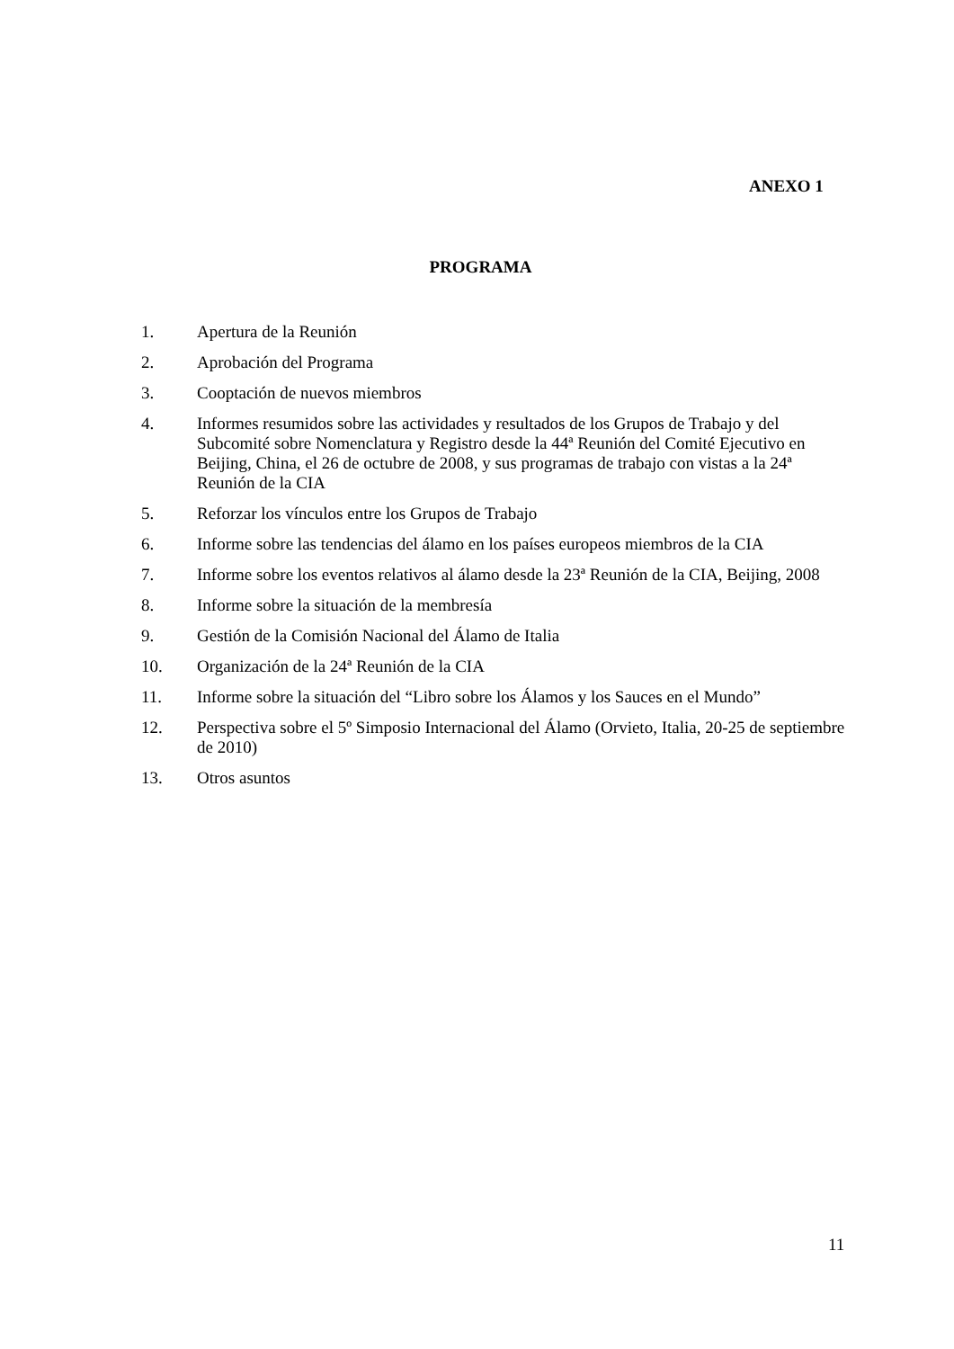ANEXO 1
PROGRAMA
1. Apertura de la Reunión
2. Aprobación del Programa
3. Cooptación de nuevos miembros
4. Informes resumidos sobre las actividades y resultados de los Grupos de Trabajo y del Subcomité sobre Nomenclatura y Registro desde la 44ª Reunión del Comité Ejecutivo en Beijing, China, el 26 de octubre de 2008, y sus programas de trabajo con vistas a la 24ª Reunión de la CIA
5. Reforzar los vínculos entre los Grupos de Trabajo
6. Informe sobre las tendencias del álamo en los países europeos miembros de la CIA
7. Informe sobre los eventos relativos al álamo desde la 23ª Reunión de la CIA, Beijing, 2008
8. Informe sobre la situación de la membresía
9. Gestión de la Comisión Nacional del Álamo de Italia
10. Organización de la 24ª Reunión de la CIA
11. Informe sobre la situación del “Libro sobre los Álamos y los Sauces en el Mundo”
12. Perspectiva sobre el 5º Simposio Internacional del Álamo (Orvieto, Italia, 20-25 de septiembre de 2010)
13. Otros asuntos
11